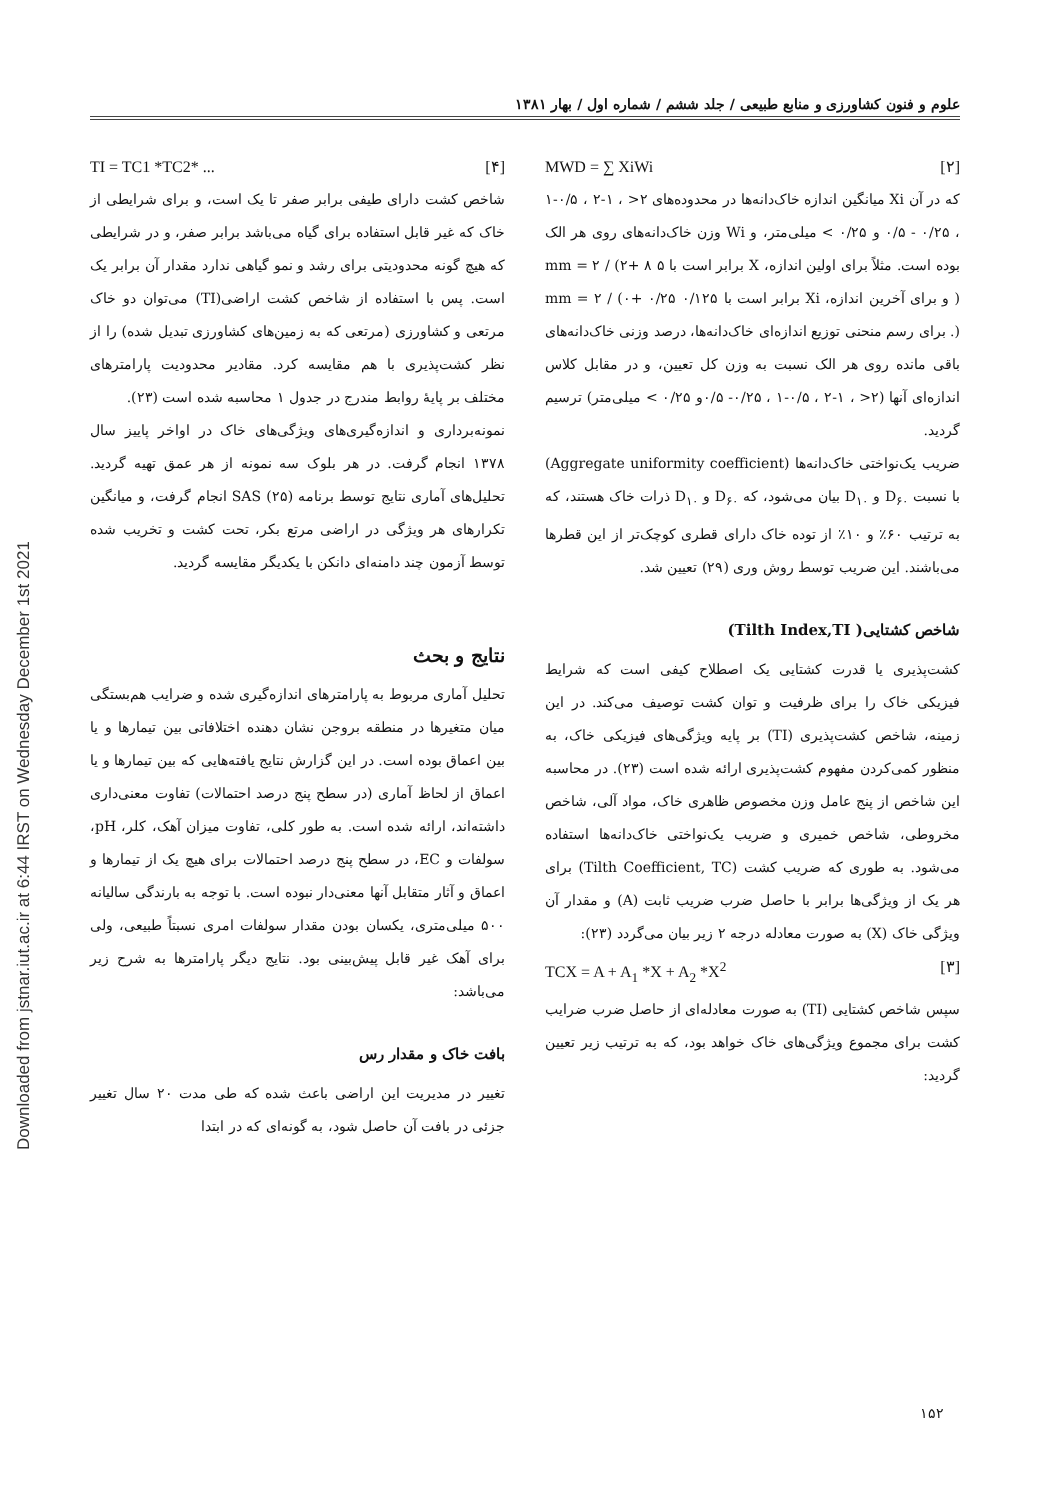Downloaded from jstnar.iut.ac.ir at 6:44 IRST on Wednesday December 1st 2021
علوم و فنون کشاورزی و منابع طبیعی / جلد ششم / شماره اول / بهار ۱۳۸۱
MWD = ∑ XiWi [۲]
که در آن Xi میانگین اندازه خاک‌دانه‌ها در محدوده‌های ۲< ، ۱-۲ ، ۰/۵-۱ ، ۰/۲۵ - ۰/۵ و ۰/۲۵ > میلی‌متر، و Wi وزن خاک‌دانه‌های روی هر الک بوده است. مثلاً برای اولین اندازه، X برابر است با ۵ mm = ۲ / (۲+ ۸ ) و برای آخرین اندازه، Xi برابر است با ۰/۱۲۵ mm = ۲ / (۰+ ۰/۲۵ ). برای رسم منحنی توزیع اندازه‌ای خاک‌دانه‌ها، درصد وزنی خاک‌دانه‌های باقی مانده روی هر الک نسبت به وزن کل تعیین، و در مقابل کلاس اندازه‌ای آنها (۲< ، ۱-۲ ، ۰/۵-۱ ، ۰/۲۵- ۰/۵و ۰/۲۵ > میلی‌متر) ترسیم گردید.
ضریب یک‌نواختی خاک‌دانه‌ها (Aggregate uniformity coefficient) با نسبت D<sub>۶۰</sub> و D<sub>۱۰</sub> بیان می‌شود، که D<sub>۶۰</sub> و D<sub>۱۰</sub> ذرات خاک هستند، که به ترتیب ۶۰٪ و ۱۰٪ از توده خاک دارای قطری کوچک‌تر از این قطرها می‌باشند. این ضریب توسط روش وری (۲۹) تعیین شد.
شاخص کشتایی( Tilth Index,TI)
کشت‌پذیری یا قدرت کشتایی یک اصطلاح کیفی است که شرایط فیزیکی خاک را برای ظرفیت و توان کشت توصیف می‌کند. در این زمینه، شاخص کشت‌پذیری (TI) بر پایه ویژگی‌های فیزیکی خاک، به منظور کمی‌کردن مفهوم کشت‌پذیری ارائه شده است (۲۳). در محاسبه این شاخص از پنج عامل وزن مخصوص ظاهری خاک، مواد آلی، شاخص مخروطی، شاخص خمیری و ضریب یک‌نواختی خاک‌دانه‌ها استفاده می‌شود. به طوری که ضریب کشت (Tilth Coefficient, TC) برای هر یک از ویژگی‌ها برابر با حاصل ضرب ضریب ثابت (A) و مقدار آن ویژگی خاک (X) به صورت معادله درجه ۲ زیر بیان می‌گردد (۲۳):
TCX = A + A<sub>1</sub> *X + A<sub>2</sub> *X<sup>2</sup> [۳]
سپس شاخص کشتایی (TI) به صورت معادله‌ای از حاصل ضرب ضرایب کشت برای مجموع ویژگی‌های خاک خواهد بود، که به ترتیب زیر تعیین گردید:
TI = TC1 *TC2* ... [۴]
شاخص کشت دارای طیفی برابر صفر تا یک است، و برای شرایطی از خاک که غیر قابل استفاده برای گیاه می‌باشد برابر صفر، و در شرایطی که هیچ گونه محدودیتی برای رشد و نمو گیاهی ندارد مقدار آن برابر یک است. پس با استفاده از شاخص کشت اراضی(TI) می‌توان دو خاک مرتعی و کشاورزی (مرتعی که به زمین‌های کشاورزی تبدیل شده) را از نظر کشت‌پذیری با هم مقایسه کرد. مقادیر محدودیت پارامترهای مختلف بر پایهٔ روابط مندرج در جدول ۱ محاسبه شده است (۲۳).
نمونه‌برداری و اندازه‌گیری‌های ویژگی‌های خاک در اواخر پاییز سال ۱۳۷۸ انجام گرفت. در هر بلوک سه نمونه از هر عمق تهیه گردید. تحلیل‌های آماری نتایج توسط برنامه SAS (۲۵) انجام گرفت، و میانگین تکرارهای هر ویژگی در اراضی مرتع بکر، تحت کشت و تخریب شده توسط آزمون چند دامنه‌ای دانکن با یکدیگر مقایسه گردید.
نتایج و بحث
تحلیل آماری مربوط به پارامترهای اندازه‌گیری شده و ضرایب هم‌بستگی میان متغیرها در منطقه بروجن نشان دهنده اختلافاتی بین تیمارها و یا بین اعماق بوده است. در این گزارش نتایج یافته‌هایی که بین تیمارها و یا اعماق از لحاظ آماری (در سطح پنج درصد احتمالات) تفاوت معنی‌داری داشته‌اند، ارائه شده است. به طور کلی، تفاوت میزان آهک، کلر، pH، سولفات و EC، در سطح پنج درصد احتمالات برای هیچ یک از تیمارها و اعماق و آثار متقابل آنها معنی‌دار نبوده است. با توجه به بارندگی سالیانه ۵۰۰ میلی‌متری، یکسان بودن مقدار سولفات امری نسبتاً طبیعی، ولی برای آهک غیر قابل پیش‌بینی بود. نتایج دیگر پارامترها به شرح زیر می‌باشد:
بافت خاک و مقدار رس
تغییر در مدیریت این اراضی باعث شده که طی مدت ۲۰ سال تغییر جزئی در بافت آن حاصل شود، به گونه‌ای که در ابتدا
۱۵۲